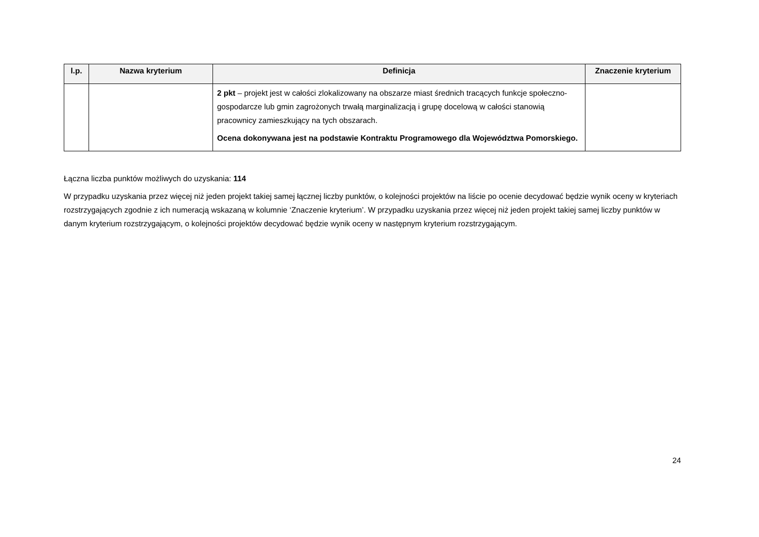| l.p. | Nazwa kryterium | Definicja | Znaczenie kryterium |
| --- | --- | --- | --- |
| | | 2 pkt – projekt jest w całości zlokalizowany na obszarze miast średnich tracących funkcje społeczno-gospodarcze lub gmin zagrożonych trwałą marginalizacją i grupę docelową w całości stanowią pracownicy zamieszkujący na tych obszarach. Ocena dokonywana jest na podstawie Kontraktu Programowego dla Województwa Pomorskiego. | |
Łączna liczba punktów możliwych do uzyskania: 114
W przypadku uzyskania przez więcej niż jeden projekt takiej samej łącznej liczby punktów, o kolejności projektów na liście po ocenie decydować będzie wynik oceny w kryteriach rozstrzygających zgodnie z ich numeracją wskazaną w kolumnie ‘Znaczenie kryterium’. W przypadku uzyskania przez więcej niż jeden projekt takiej samej liczby punktów w danym kryterium rozstrzygającym, o kolejności projektów decydować będzie wynik oceny w następnym kryterium rozstrzygającym.
24